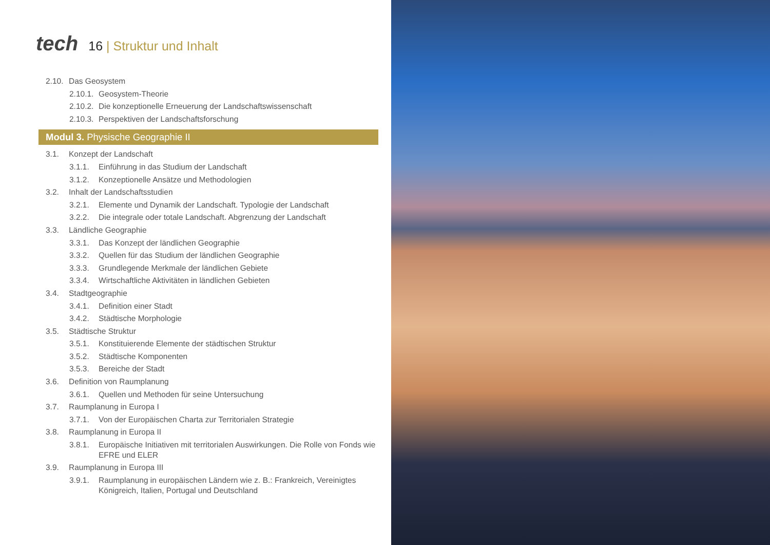tech
16 | Struktur und Inhalt
2.10.
Das Geosystem
2.10.1.
Geosystem-Theorie
2.10.2.
Die konzeptionelle Erneuerung der Landschaftswissenschaft
2.10.3.
Perspektiven der Landschaftsforschung
Modul 3. Physische Geographie II
3.1. Konzept der Landschaft
3.1.1. Einführung in das Studium der Landschaft
3.1.2. Konzeptionelle Ansätze und Methodologien
3.2. Inhalt der Landschaftsstudien
3.2.1. Elemente und Dynamik der Landschaft. Typologie der Landschaft
3.2.2. Die integrale oder totale Landschaft. Abgrenzung der Landschaft
3.3. Ländliche Geographie
3.3.1. Das Konzept der ländlichen Geographie
3.3.2. Quellen für das Studium der ländlichen Geographie
3.3.3. Grundlegende Merkmale der ländlichen Gebiete
3.3.4. Wirtschaftliche Aktivitäten in ländlichen Gebieten
3.4. Stadtgeographie
3.4.1. Definition einer Stadt
3.4.2. Städtische Morphologie
3.5. Städtische Struktur
3.5.1. Konstituierende Elemente der städtischen Struktur
3.5.2. Städtische Komponenten
3.5.3. Bereiche der Stadt
3.6. Definition von Raumplanung
3.6.1. Quellen und Methoden für seine Untersuchung
3.7. Raumplanung in Europa I
3.7.1. Von der Europäischen Charta zur Territorialen Strategie
3.8. Raumplanung in Europa II
3.8.1. Europäische Initiativen mit territorialen Auswirkungen. Die Rolle von Fonds wie EFRE und ELER
3.9. Raumplanung in Europa III
3.9.1. Raumplanung in europäischen Ländern wie z. B.: Frankreich, Vereinigtes Königreich, Italien, Portugal und Deutschland